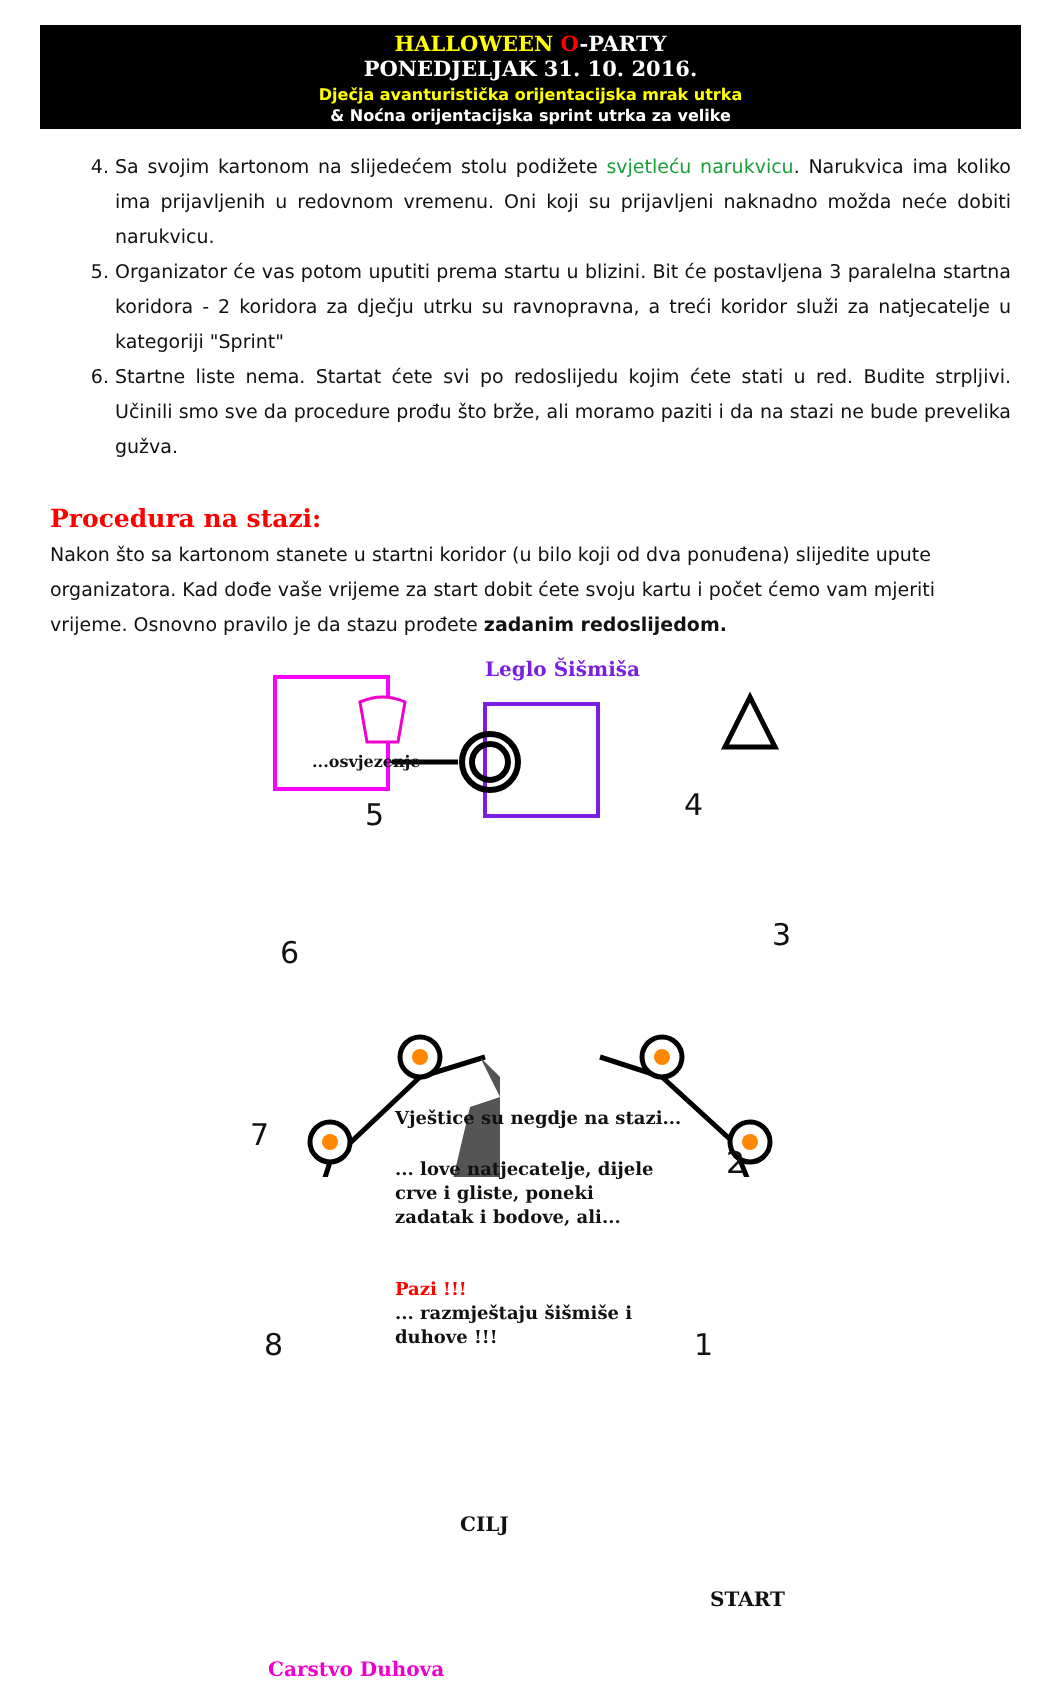HALLOWEEN O-PARTY
PONEDJELJAK 31. 10. 2016.
Dječja avanturistička orijentacijska mrak utrka
& Noćna orijentacijska sprint utrka za velike
4. Sa svojim kartonom na slijedećem stolu podižete svjetleću narukvicu. Narukvica ima koliko ima prijavljenih u redovnom vremenu. Oni koji su prijavljeni naknadno možda neće dobiti narukvicu.
5. Organizator će vas potom uputiti prema startu u blizini. Bit će postavljena 3 paralelna startna koridora - 2 koridora za dječju utrku su ravnopravna, a treći koridor služi za natjecatelje u kategoriji "Sprint"
6. Startne liste nema. Startat ćete svi po redoslijedu kojim ćete stati u red. Budite strpljivi. Učinili smo sve da procedure prođu što brže, ali moramo paziti i da na stazi ne bude prevelika gužva.
Procedura na stazi:
Nakon što sa kartonom stanete u startni koridor (u bilo koji od dva ponuđena) slijedite upute organizatora. Kad dođe vaše vrijeme za start dobit ćete svoju kartu i počet ćemo vam mjeriti vrijeme. Osnovno pravilo je da stazu prođete zadanim redoslijedom.
Leglo Šišmiša
...osvjezenje
5 4
3
6
7
2
8 1
Vještice su negdje na stazi...
... love natjecatelje, dijele
crve i gliste, poneki
zadatak i bodove, ali...
Pazi !!!
... razmještaju šišmiše i
duhove !!!
CILJ
START
Carstvo Duhova